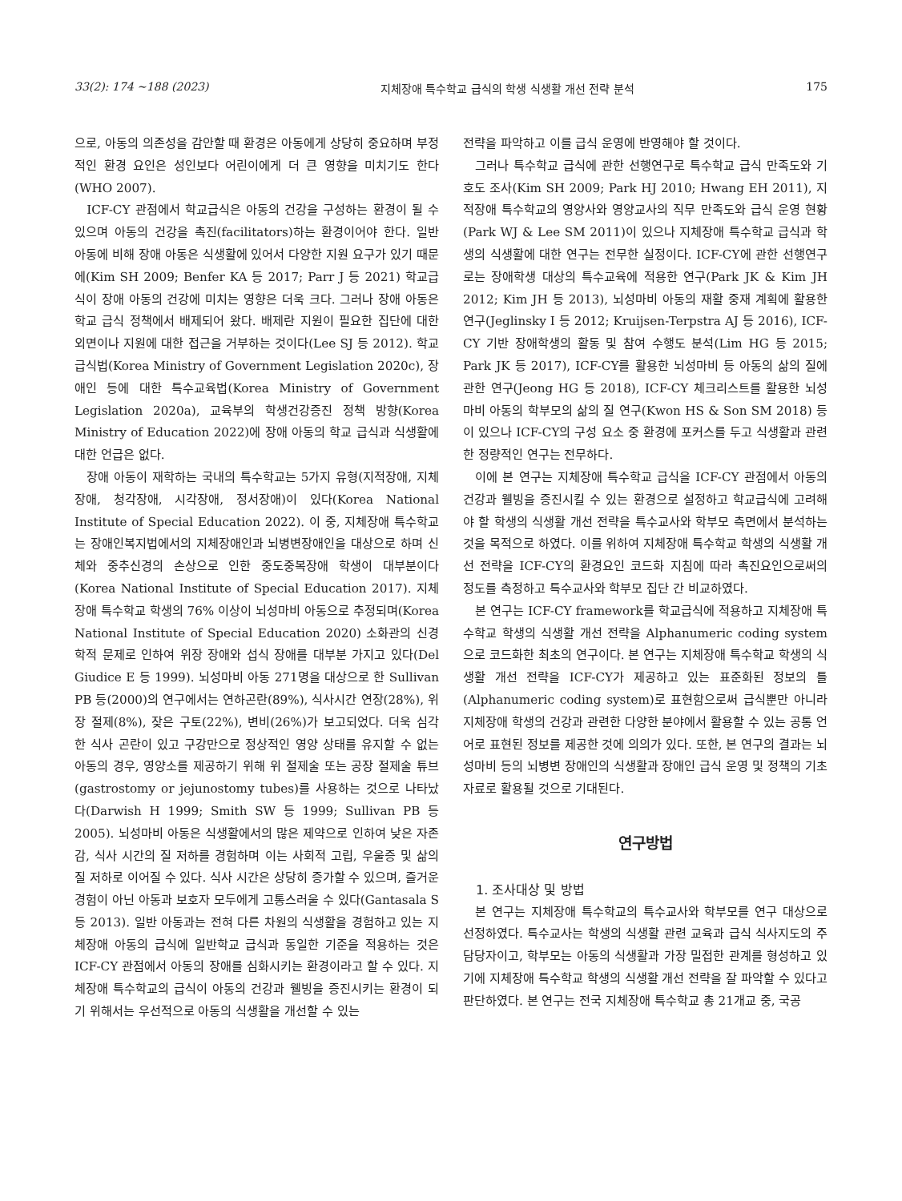33(2): 174 ~188 (2023) 지체장애 특수학교 급식의 학생 식생활 개선 전략 분석 175
으로, 아동의 의존성을 감안할 때 환경은 아동에게 상당히 중요하며 부정적인 환경 요인은 성인보다 어린이에게 더 큰 영향을 미치기도 한다(WHO 2007).
ICF-CY 관점에서 학교급식은 아동의 건강을 구성하는 환경이 될 수 있으며 아동의 건강을 촉진(facilitators)하는 환경이어야 한다. 일반 아동에 비해 장애 아동은 식생활에 있어서 다양한 지원 요구가 있기 때문에(Kim SH 2009; Benfer KA 등 2017; Parr J 등 2021) 학교급식이 장애 아동의 건강에 미치는 영향은 더욱 크다. 그러나 장애 아동은 학교 급식 정책에서 배제되어 왔다. 배제란 지원이 필요한 집단에 대한 외면이나 지원에 대한 접근을 거부하는 것이다(Lee SJ 등 2012). 학교급식법(Korea Ministry of Government Legislation 2020c), 장애인 등에 대한 특수교육법(Korea Ministry of Government Legislation 2020a), 교육부의 학생건강증진 정책 방향(Korea Ministry of Education 2022)에 장애 아동의 학교 급식과 식생활에 대한 언급은 없다.
장애 아동이 재학하는 국내의 특수학교는 5가지 유형(지적장애, 지체장애, 청각장애, 시각장애, 정서장애)이 있다(Korea National Institute of Special Education 2022). 이 중, 지체장애 특수학교는 장애인복지법에서의 지체장애인과 뇌병변장애인을 대상으로 하며 신체와 중추신경의 손상으로 인한 중도중복장애 학생이 대부분이다(Korea National Institute of Special Education 2017). 지체장애 특수학교 학생의 76% 이상이 뇌성마비 아동으로 추정되며(Korea National Institute of Special Education 2020) 소화관의 신경학적 문제로 인하여 위장 장애와 섭식 장애를 대부분 가지고 있다(Del Giudice E 등 1999). 뇌성마비 아동 271명을 대상으로 한 Sullivan PB 등(2000)의 연구에서는 연하곤란(89%), 식사시간 연장(28%), 위장 절제(8%), 잦은 구토(22%), 변비(26%)가 보고되었다. 더욱 심각한 식사 곤란이 있고 구강만으로 정상적인 영양 상태를 유지할 수 없는 아동의 경우, 영양소를 제공하기 위해 위 절제술 또는 공장 절제술 튜브(gastrostomy or jejunostomy tubes)를 사용하는 것으로 나타났다(Darwish H 1999; Smith SW 등 1999; Sullivan PB 등 2005). 뇌성마비 아동은 식생활에서의 많은 제약으로 인하여 낮은 자존감, 식사 시간의 질 저하를 경험하며 이는 사회적 고립, 우울증 및 삶의 질 저하로 이어질 수 있다. 식사 시간은 상당히 증가할 수 있으며, 즐거운 경험이 아닌 아동과 보호자 모두에게 고통스러울 수 있다(Gantasala S 등 2013). 일반 아동과는 전혀 다른 차원의 식생활을 경험하고 있는 지체장애 아동의 급식에 일반학교 급식과 동일한 기준을 적용하는 것은 ICF-CY 관점에서 아동의 장애를 심화시키는 환경이라고 할 수 있다. 지체장애 특수학교의 급식이 아동의 건강과 웰빙을 증진시키는 환경이 되기 위해서는 우선적으로 아동의 식생활을 개선할 수 있는
전략을 파악하고 이를 급식 운영에 반영해야 할 것이다.
그러나 특수학교 급식에 관한 선행연구로 특수학교 급식 만족도와 기호도 조사(Kim SH 2009; Park HJ 2010; Hwang EH 2011), 지적장애 특수학교의 영양사와 영양교사의 직무 만족도와 급식 운영 현황(Park WJ & Lee SM 2011)이 있으나 지체장애 특수학교 급식과 학생의 식생활에 대한 연구는 전무한 실정이다. ICF-CY에 관한 선행연구로는 장애학생 대상의 특수교육에 적용한 연구(Park JK & Kim JH 2012; Kim JH 등 2013), 뇌성마비 아동의 재활 중재 계획에 활용한 연구(Jeglinsky I 등 2012; Kruijsen-Terpstra AJ 등 2016), ICF-CY 기반 장애학생의 활동 및 참여 수행도 분석(Lim HG 등 2015; Park JK 등 2017), ICF-CY를 활용한 뇌성마비 등 아동의 삶의 질에 관한 연구(Jeong HG 등 2018), ICF-CY 체크리스트를 활용한 뇌성마비 아동의 학부모의 삶의 질 연구(Kwon HS & Son SM 2018) 등이 있으나 ICF-CY의 구성 요소 중 환경에 포커스를 두고 식생활과 관련한 정량적인 연구는 전무하다.
이에 본 연구는 지체장애 특수학교 급식을 ICF-CY 관점에서 아동의 건강과 웰빙을 증진시킬 수 있는 환경으로 설정하고 학교급식에 고려해야 할 학생의 식생활 개선 전략을 특수교사와 학부모 측면에서 분석하는 것을 목적으로 하였다. 이를 위하여 지체장애 특수학교 학생의 식생활 개선 전략을 ICF-CY의 환경요인 코드화 지침에 따라 촉진요인으로써의 정도를 측정하고 특수교사와 학부모 집단 간 비교하였다.
본 연구는 ICF-CY framework를 학교급식에 적용하고 지체장애 특수학교 학생의 식생활 개선 전략을 Alphanumeric coding system으로 코드화한 최초의 연구이다. 본 연구는 지체장애 특수학교 학생의 식생활 개선 전략을 ICF-CY가 제공하고 있는 표준화된 정보의 틀(Alphanumeric coding system)로 표현함으로써 급식뿐만 아니라 지체장애 학생의 건강과 관련한 다양한 분야에서 활용할 수 있는 공통 언어로 표현된 정보를 제공한 것에 의의가 있다. 또한, 본 연구의 결과는 뇌성마비 등의 뇌병변 장애인의 식생활과 장애인 급식 운영 및 정책의 기초자료로 활용될 것으로 기대된다.
연구방법
1. 조사대상 및 방법
본 연구는 지체장애 특수학교의 특수교사와 학부모를 연구 대상으로 선정하였다. 특수교사는 학생의 식생활 관련 교육과 급식 식사지도의 주 담당자이고, 학부모는 아동의 식생활과 가장 밀접한 관계를 형성하고 있기에 지체장애 특수학교 학생의 식생활 개선 전략을 잘 파악할 수 있다고 판단하였다. 본 연구는 전국 지체장애 특수학교 총 21개교 중, 국공